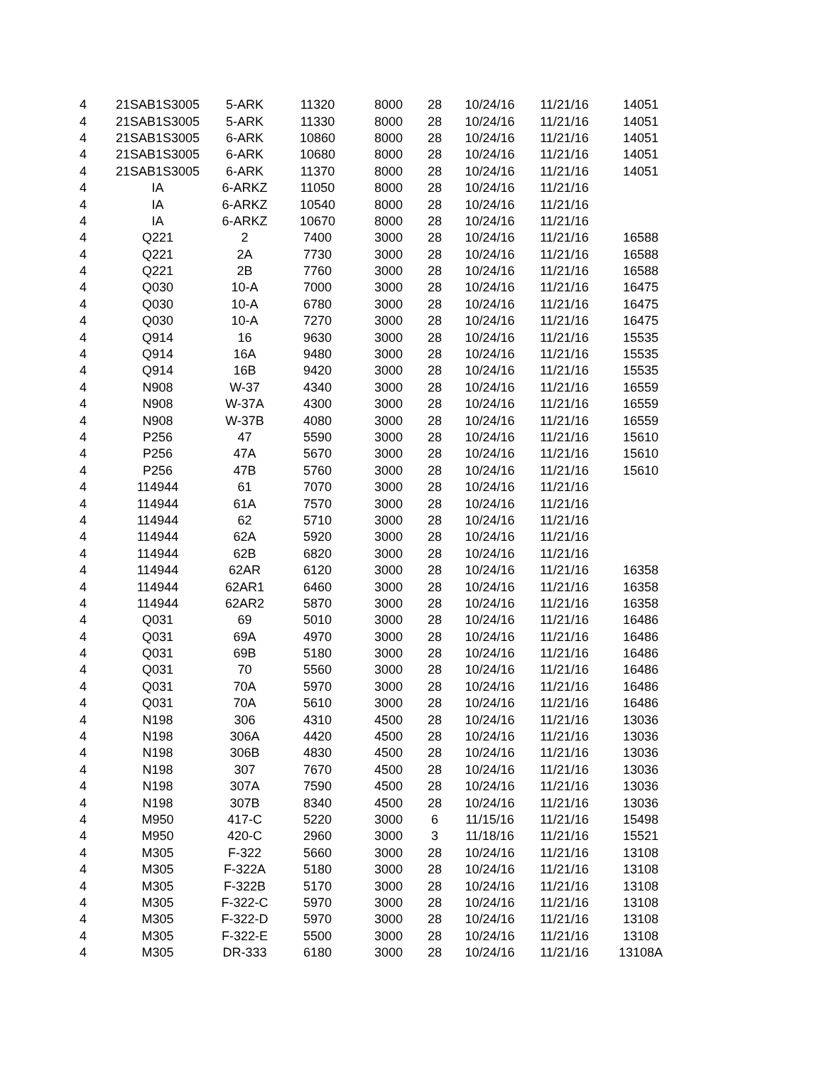| 4 | 21SAB1S3005 | 5-ARK | 11320 | 8000 | 28 | 10/24/16 | 11/21/16 | 14051 |
| 4 | 21SAB1S3005 | 5-ARK | 11330 | 8000 | 28 | 10/24/16 | 11/21/16 | 14051 |
| 4 | 21SAB1S3005 | 6-ARK | 10860 | 8000 | 28 | 10/24/16 | 11/21/16 | 14051 |
| 4 | 21SAB1S3005 | 6-ARK | 10680 | 8000 | 28 | 10/24/16 | 11/21/16 | 14051 |
| 4 | 21SAB1S3005 | 6-ARK | 11370 | 8000 | 28 | 10/24/16 | 11/21/16 | 14051 |
| 4 | IA | 6-ARKZ | 11050 | 8000 | 28 | 10/24/16 | 11/21/16 | |
| 4 | IA | 6-ARKZ | 10540 | 8000 | 28 | 10/24/16 | 11/21/16 | |
| 4 | IA | 6-ARKZ | 10670 | 8000 | 28 | 10/24/16 | 11/21/16 | |
| 4 | Q221 | 2 | 7400 | 3000 | 28 | 10/24/16 | 11/21/16 | 16588 |
| 4 | Q221 | 2A | 7730 | 3000 | 28 | 10/24/16 | 11/21/16 | 16588 |
| 4 | Q221 | 2B | 7760 | 3000 | 28 | 10/24/16 | 11/21/16 | 16588 |
| 4 | Q030 | 10-A | 7000 | 3000 | 28 | 10/24/16 | 11/21/16 | 16475 |
| 4 | Q030 | 10-A | 6780 | 3000 | 28 | 10/24/16 | 11/21/16 | 16475 |
| 4 | Q030 | 10-A | 7270 | 3000 | 28 | 10/24/16 | 11/21/16 | 16475 |
| 4 | Q914 | 16 | 9630 | 3000 | 28 | 10/24/16 | 11/21/16 | 15535 |
| 4 | Q914 | 16A | 9480 | 3000 | 28 | 10/24/16 | 11/21/16 | 15535 |
| 4 | Q914 | 16B | 9420 | 3000 | 28 | 10/24/16 | 11/21/16 | 15535 |
| 4 | N908 | W-37 | 4340 | 3000 | 28 | 10/24/16 | 11/21/16 | 16559 |
| 4 | N908 | W-37A | 4300 | 3000 | 28 | 10/24/16 | 11/21/16 | 16559 |
| 4 | N908 | W-37B | 4080 | 3000 | 28 | 10/24/16 | 11/21/16 | 16559 |
| 4 | P256 | 47 | 5590 | 3000 | 28 | 10/24/16 | 11/21/16 | 15610 |
| 4 | P256 | 47A | 5670 | 3000 | 28 | 10/24/16 | 11/21/16 | 15610 |
| 4 | P256 | 47B | 5760 | 3000 | 28 | 10/24/16 | 11/21/16 | 15610 |
| 4 | 114944 | 61 | 7070 | 3000 | 28 | 10/24/16 | 11/21/16 | |
| 4 | 114944 | 61A | 7570 | 3000 | 28 | 10/24/16 | 11/21/16 | |
| 4 | 114944 | 62 | 5710 | 3000 | 28 | 10/24/16 | 11/21/16 | |
| 4 | 114944 | 62A | 5920 | 3000 | 28 | 10/24/16 | 11/21/16 | |
| 4 | 114944 | 62B | 6820 | 3000 | 28 | 10/24/16 | 11/21/16 | |
| 4 | 114944 | 62AR | 6120 | 3000 | 28 | 10/24/16 | 11/21/16 | 16358 |
| 4 | 114944 | 62AR1 | 6460 | 3000 | 28 | 10/24/16 | 11/21/16 | 16358 |
| 4 | 114944 | 62AR2 | 5870 | 3000 | 28 | 10/24/16 | 11/21/16 | 16358 |
| 4 | Q031 | 69 | 5010 | 3000 | 28 | 10/24/16 | 11/21/16 | 16486 |
| 4 | Q031 | 69A | 4970 | 3000 | 28 | 10/24/16 | 11/21/16 | 16486 |
| 4 | Q031 | 69B | 5180 | 3000 | 28 | 10/24/16 | 11/21/16 | 16486 |
| 4 | Q031 | 70 | 5560 | 3000 | 28 | 10/24/16 | 11/21/16 | 16486 |
| 4 | Q031 | 70A | 5970 | 3000 | 28 | 10/24/16 | 11/21/16 | 16486 |
| 4 | Q031 | 70A | 5610 | 3000 | 28 | 10/24/16 | 11/21/16 | 16486 |
| 4 | N198 | 306 | 4310 | 4500 | 28 | 10/24/16 | 11/21/16 | 13036 |
| 4 | N198 | 306A | 4420 | 4500 | 28 | 10/24/16 | 11/21/16 | 13036 |
| 4 | N198 | 306B | 4830 | 4500 | 28 | 10/24/16 | 11/21/16 | 13036 |
| 4 | N198 | 307 | 7670 | 4500 | 28 | 10/24/16 | 11/21/16 | 13036 |
| 4 | N198 | 307A | 7590 | 4500 | 28 | 10/24/16 | 11/21/16 | 13036 |
| 4 | N198 | 307B | 8340 | 4500 | 28 | 10/24/16 | 11/21/16 | 13036 |
| 4 | M950 | 417-C | 5220 | 3000 | 6 | 11/15/16 | 11/21/16 | 15498 |
| 4 | M950 | 420-C | 2960 | 3000 | 3 | 11/18/16 | 11/21/16 | 15521 |
| 4 | M305 | F-322 | 5660 | 3000 | 28 | 10/24/16 | 11/21/16 | 13108 |
| 4 | M305 | F-322A | 5180 | 3000 | 28 | 10/24/16 | 11/21/16 | 13108 |
| 4 | M305 | F-322B | 5170 | 3000 | 28 | 10/24/16 | 11/21/16 | 13108 |
| 4 | M305 | F-322-C | 5970 | 3000 | 28 | 10/24/16 | 11/21/16 | 13108 |
| 4 | M305 | F-322-D | 5970 | 3000 | 28 | 10/24/16 | 11/21/16 | 13108 |
| 4 | M305 | F-322-E | 5500 | 3000 | 28 | 10/24/16 | 11/21/16 | 13108 |
| 4 | M305 | DR-333 | 6180 | 3000 | 28 | 10/24/16 | 11/21/16 | 13108A |